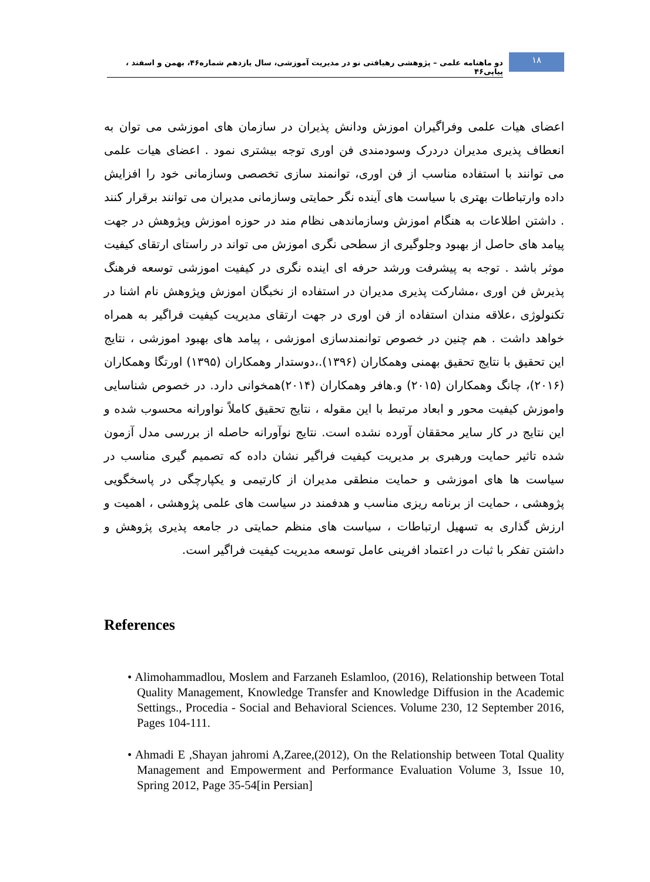۱۸
دو ماهنامه علمی – پژوهشی رهیافتی نو در مدیریت آموزشی، سال یازدهم شماره۴۶، بهمن و اسفند ، پیاپی۴۶
اعضای هیات علمی وفراگیران اموزش ودانش پذیران در سازمان های اموزشی می توان به انعطاف پذیری مدیران دردرک وسودمندی فن اوری توجه بیشتری نمود . اعضای هیات علمی می توانند با استفاده مناسب از فن اوری، توانمند سازی تخصصی وسازمانی خود را افزایش داده وارتباطات بهتری با سیاست های آینده نگر حمایتی وسازمانی مدیران می توانند برقرار کنند . داشتن اطلاعات به هنگام اموزش وسازماندهی نظام مند در حوزه اموزش وپژوهش در جهت پیامد های حاصل از بهبود وجلوگیری از سطحی نگری اموزش می تواند در راستای ارتقای کیفیت موثر باشد . توجه به پیشرفت ورشد حرفه ای اینده نگری در کیفیت اموزشی توسعه فرهنگ پذیرش فن اوری ،مشارکت پذیری مدیران در استفاده از نخبگان اموزش وپژوهش نام اشنا در تکنولوژی ،علاقه مندان استفاده از فن اوری در جهت ارتقای مدیریت کیفیت فراگیر به همراه خواهد داشت . هم چنین در خصوص توانمندسازی اموزشی ، پیامد های بهبود اموزشی ، نتایج این تحقیق با نتایج تحقیق بهمنی وهمکاران (۱۳۹۶).،دوستدار وهمکاران (۱۳۹۵) اورتگا وهمکاران (۲۰۱۶)، چانگ وهمکاران (۲۰۱۵) و.هافر وهمکاران (۲۰۱۴)همخوانی دارد. در خصوص شناسایی واموزش کیفیت محور و ابعاد مرتبط با این مقوله ، نتایج تحقیق کاملاً نواورانه محسوب شده و این نتایج در کار سایر محققان آورده نشده است. نتایج نوآورانه حاصله از بررسی مدل آزمون شده تاثیر حمایت ورهبری بر مدیریت کیفیت فراگیر نشان داده که تصمیم گیری مناسب در سیاست ها های اموزشی و حمایت منطقی مدیران از کارتیمی و یکپارچگی در پاسخگویی پژوهشی ، حمایت از برنامه ریزی مناسب و هدفمند در سیاست های علمی پژوهشی ، اهمیت و ارزش گذاری به تسهیل ارتباطات ، سیاست های منظم حمایتی در جامعه پذیری پژوهش و داشتن تفکر با ثبات در اعتماد افرینی عامل توسعه مدیریت کیفیت فراگیر است.
References
• Alimohammadlou, Moslem and Farzaneh Eslamloo, (2016), Relationship between Total Quality Management, Knowledge Transfer and Knowledge Diffusion in the Academic Settings., Procedia - Social and Behavioral Sciences. Volume 230, 12 September 2016, Pages 104-111.
• Ahmadi E ,Shayan jahromi A,Zaree,(2012), On the Relationship between Total Quality Management and Empowerment and Performance Evaluation Volume 3, Issue 10, Spring 2012, Page 35-54[in Persian]